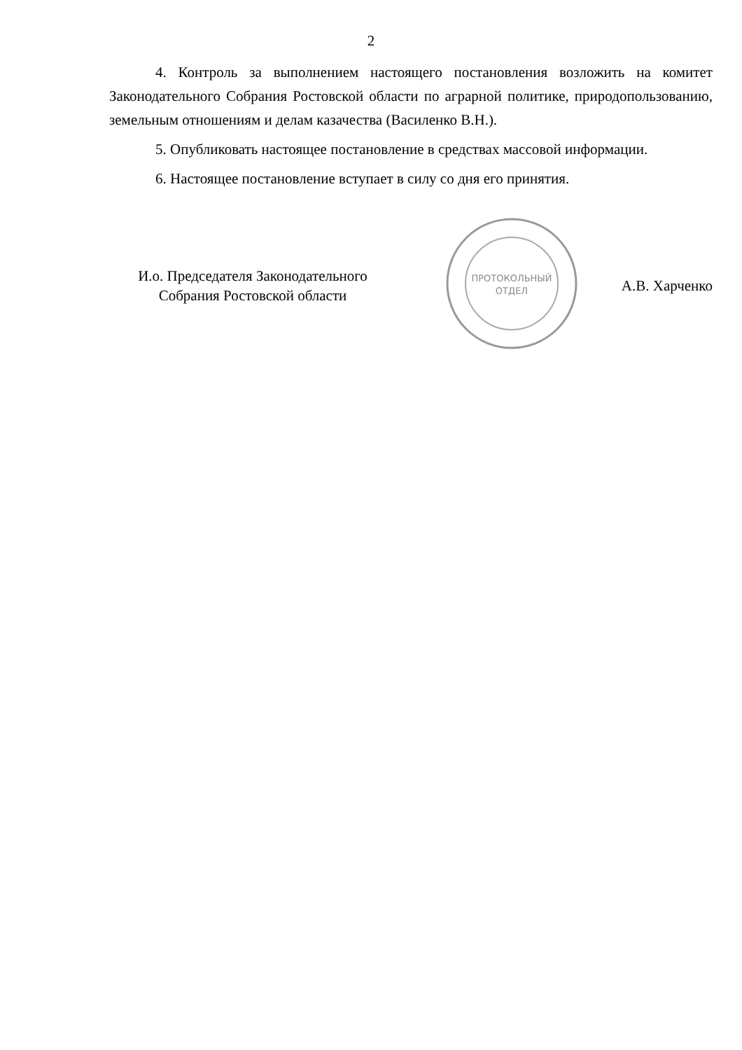2
4. Контроль за выполнением настоящего постановления возложить на комитет Законодательного Собрания Ростовской области по аграрной политике, природопользованию, земельным отношениям и делам казачества (Василенко В.Н.).
5. Опубликовать настоящее постановление в средствах массовой информации.
6. Настоящее постановление вступает в силу со дня его принятия.
И.о. Председателя Законодательного
Собрания Ростовской области
ПРОТОКОЛЬНЫЙ
ОТДЕЛ
А.В. Харченко